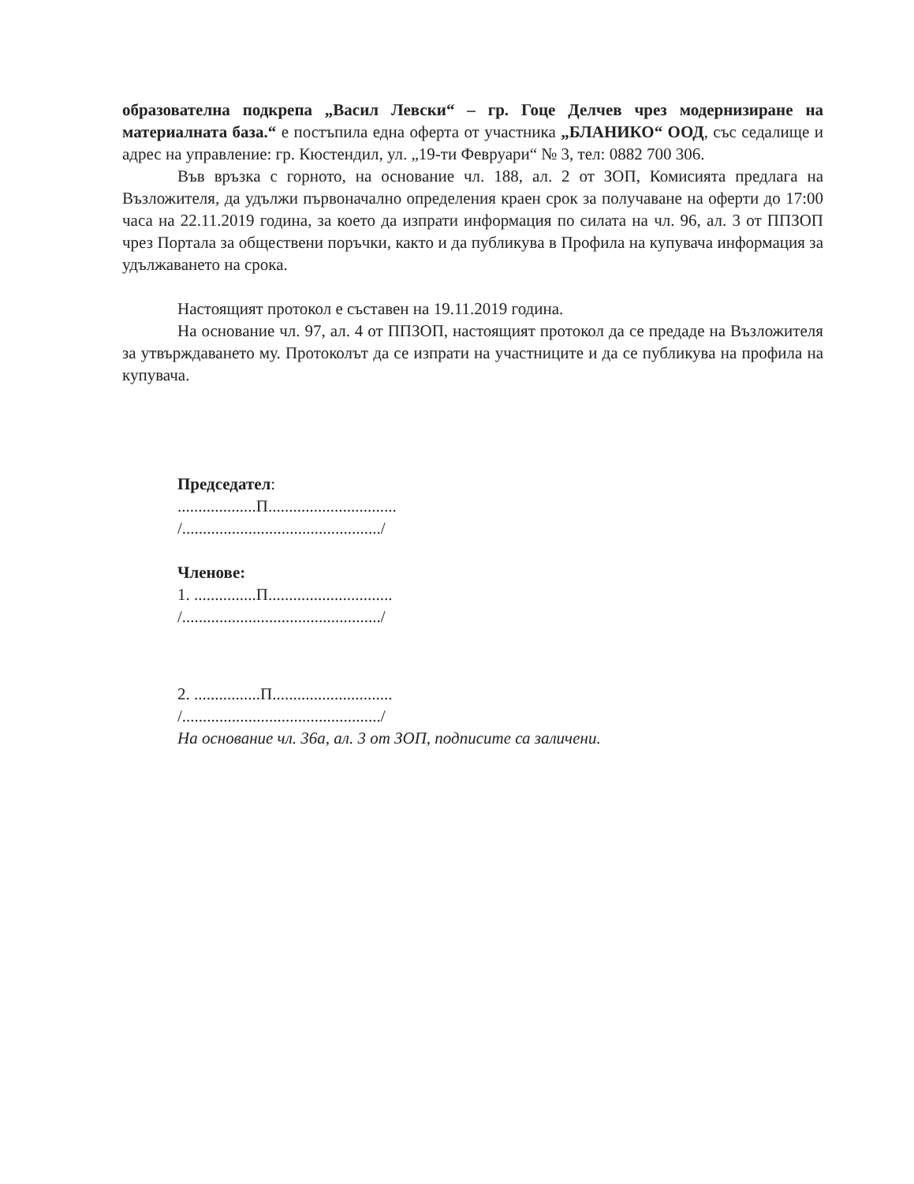образователна подкрепа „Васил Левски“ – гр. Гоце Делчев чрез модернизиране на материалната база.“ е постъпила една оферта от участника „БЛАНИКО“ ООД, със седалище и адрес на управление: гр. Кюстендил, ул. „19-ти Февруари“ № 3, тел: 0882 700 306.
Във връзка с горното, на основание чл. 188, ал. 2 от ЗОП, Комисията предлага на Възложителя, да удължи първоначално определения краен срок за получаване на оферти до 17:00 часа на 22.11.2019 година, за което да изпрати информация по силата на чл. 96, ал. 3 от ППЗОП чрез Портала за обществени поръчки, както и да публикува в Профила на купувача информация за удължаването на срока.
Настоящият протокол е съставен на 19.11.2019 година.
На основание чл. 97, ал. 4 от ППЗОП, настоящият протокол да се предаде на Възложителя за утвърждаването му. Протоколът да се изпрати на участниците и да се публикува на профила на купувача.
Председател:
...................П...............................
/................................................/
Членове:
1. ...............П..............................
/................................................/
2. ................П.............................
/................................................/
На основание чл. 36а, ал. 3 от ЗОП, подписите са заличени.